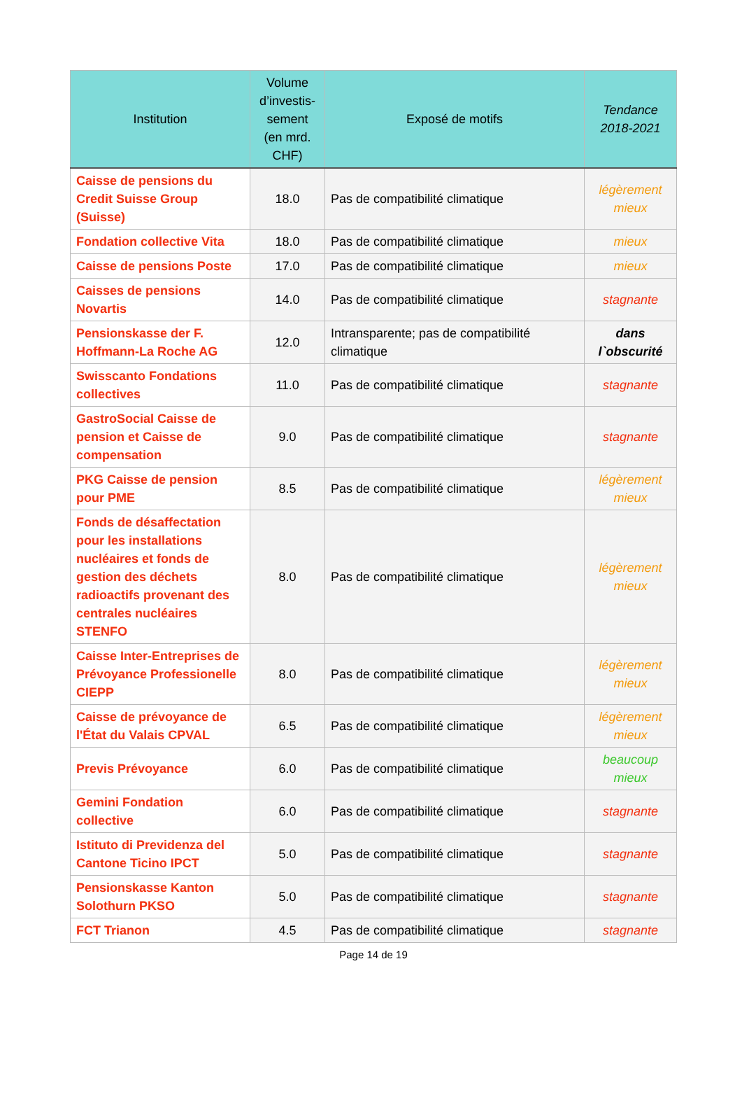| Institution | Volume d’investis-sement (en mrd. CHF) | Exposé de motifs | Tendance 2018-2021 |
| --- | --- | --- | --- |
| Caisse de pensions du Credit Suisse Group (Suisse) | 18.0 | Pas de compatibilité climatique | légèrement mieux |
| Fondation collective Vita | 18.0 | Pas de compatibilité climatique | mieux |
| Caisse de pensions Poste | 17.0 | Pas de compatibilité climatique | mieux |
| Caisses de pensions Novartis | 14.0 | Pas de compatibilité climatique | stagnante |
| Pensionskasse der F. Hoffmann-La Roche AG | 12.0 | Intransparente; pas de compatibilité climatique | dans l`obscurité |
| Swisscanto Fondations collectives | 11.0 | Pas de compatibilité climatique | stagnante |
| GastroSocial Caisse de pension et Caisse de compensation | 9.0 | Pas de compatibilité climatique | stagnante |
| PKG Caisse de pension pour PME | 8.5 | Pas de compatibilité climatique | légèrement mieux |
| Fonds de désaffectation pour les installations nucléaires et fonds de gestion des déchets radioactifs provenant des centrales nucléaires STENFO | 8.0 | Pas de compatibilité climatique | légèrement mieux |
| Caisse Inter-Entreprises de Prévoyance Professionelle CIEPP | 8.0 | Pas de compatibilité climatique | légèrement mieux |
| Caisse de prévoyance de l'État du Valais CPVAL | 6.5 | Pas de compatibilité climatique | légèrement mieux |
| Previs Prévoyance | 6.0 | Pas de compatibilité climatique | beaucoup mieux |
| Gemini Fondation collective | 6.0 | Pas de compatibilité climatique | stagnante |
| Istituto di Previdenza del Cantone Ticino IPCT | 5.0 | Pas de compatibilité climatique | stagnante |
| Pensionskasse Kanton Solothurn PKSO | 5.0 | Pas de compatibilité climatique | stagnante |
| FCT Trianon | 4.5 | Pas de compatibilité climatique | stagnante |
Page 14 de 19